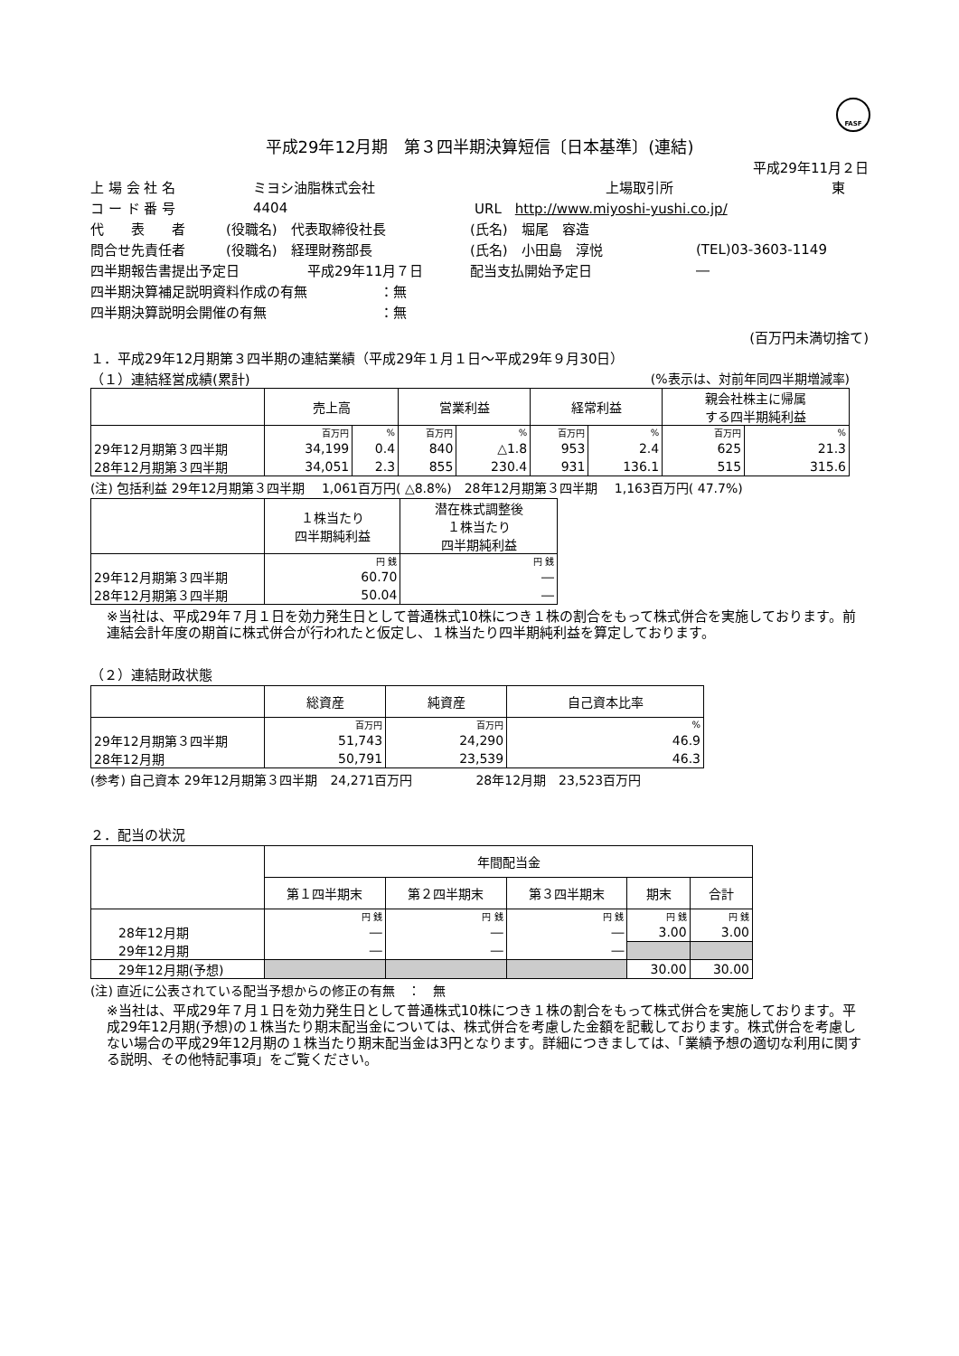FASF
平成29年12月期　第３四半期決算短信〔日本基準〕(連結)
平成29年11月２日
上 場 会 社 名 ミヨシ油脂株式会社 上場取引所 東
コ ー ド 番 号 4404 URL　http://www.miyoshi-yushi.co.jp/
代　　表　　者 (役職名)　代表取締役社長 (氏名)　堀尾　容造
問合せ先責任者 (役職名)　経理財務部長 (氏名)　小田島　淳悦 (TEL)03-3603-1149
四半期報告書提出予定日 平成29年11月７日 配当支払開始予定日 ―
四半期決算補足説明資料作成の有無 ：無
四半期決算説明会開催の有無 ：無
(百万円未満切捨て)
１．平成29年12月期第３四半期の連結業績（平成29年１月１日～平成29年９月30日）
（１）連結経営成績(累計) (%表示は、対前年同四半期増減率)
| | 売上高 | | 営業利益 | | 経常利益 | | 親会社株主に帰属 する四半期純利益 | |
| --- | --- | --- | --- | --- | --- | --- | --- | --- |
| | 百万円 | % | 百万円 | % | 百万円 | % | 百万円 | % |
| 29年12月期第３四半期 | 34,199 | 0.4 | 840 | △1.8 | 953 | 2.4 | 625 | 21.3 |
| 28年12月期第３四半期 | 34,051 | 2.3 | 855 | 230.4 | 931 | 136.1 | 515 | 315.6 |
(注) 包括利益 29年12月期第３四半期　 1,061百万円( △8.8%)　28年12月期第３四半期　 1,163百万円( 47.7%)
| | １株当たり 四半期純利益 | 潜在株式調整後 １株当たり 四半期純利益 |
| --- | --- | --- |
| | 円 銭 | 円 銭 |
| 29年12月期第３四半期 | 60.70 | ― |
| 28年12月期第３四半期 | 50.04 | ― |
※当社は、平成29年７月１日を効力発生日として普通株式10株につき１株の割合をもって株式併合を実施しております。前連結会計年度の期首に株式併合が行われたと仮定し、１株当たり四半期純利益を算定しております。
（２）連結財政状態
| | 総資産 | 純資産 | 自己資本比率 |
| --- | --- | --- | --- |
| | 百万円 | 百万円 | % |
| 29年12月期第３四半期 | 51,743 | 24,290 | 46.9 |
| 28年12月期 | 50,791 | 23,539 | 46.3 |
(参考) 自己資本 29年12月期第３四半期　24,271百万円　　　　　28年12月期　23,523百万円
２．配当の状況
| | 年間配当金 | | | | |
| --- | --- | --- | --- | --- | --- |
| | 第１四半期末 | 第２四半期末 | 第３四半期末 | 期末 | 合計 |
| | 円 銭 | 円 銭 | 円 銭 | 円 銭 | 円 銭 |
| 28年12月期 | ― | ― | ― | 3.00 | 3.00 |
| 29年12月期 | ― | ― | ― | | |
| 29年12月期(予想) | | | | 30.00 | 30.00 |
(注) 直近に公表されている配当予想からの修正の有無　：　無
※当社は、平成29年７月１日を効力発生日として普通株式10株につき１株の割合をもって株式併合を実施しております。平成29年12月期(予想)の１株当たり期末配当金については、株式併合を考慮した金額を記載しております。株式併合を考慮しない場合の平成29年12月期の１株当たり期末配当金は3円となります。詳細につきましては、「業績予想の適切な利用に関する説明、その他特記事項」をご覧ください。